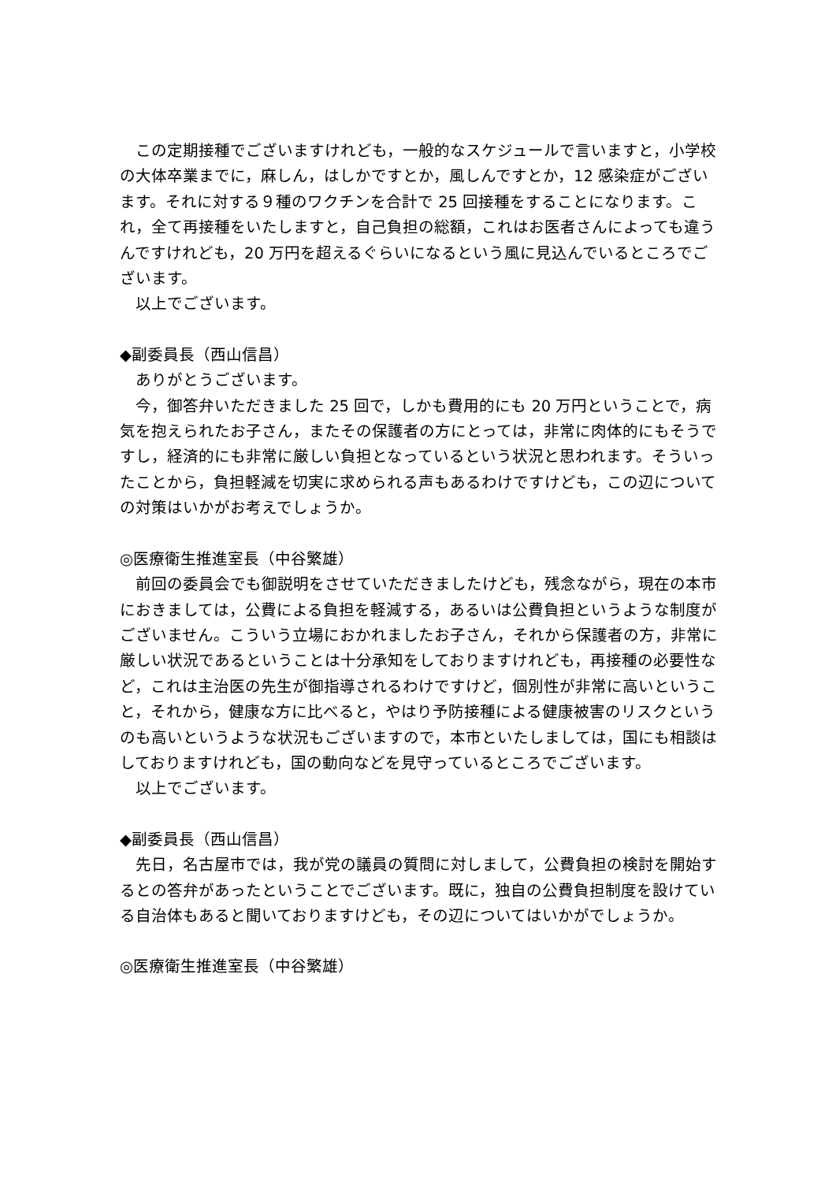この定期接種でございますけれども，一般的なスケジュールで言いますと，小学校の大体卒業までに，麻しん，はしかですとか，風しんですとか，12 感染症がございます。それに対する９種のワクチンを合計で 25 回接種をすることになります。これ，全て再接種をいたしますと，自己負担の総額，これはお医者さんによっても違うんですけれども，20 万円を超えるぐらいになるという風に見込んでいるところでございます。
　以上でございます。
◆副委員長（西山信昌）
　ありがとうございます。
　今，御答弁いただきました 25 回で，しかも費用的にも 20 万円ということで，病気を抱えられたお子さん，またその保護者の方にとっては，非常に肉体的にもそうですし，経済的にも非常に厳しい負担となっているという状況と思われます。そういったことから，負担軽減を切実に求められる声もあるわけですけども，この辺についての対策はいかがお考えでしょうか。
◎医療衛生推進室長（中谷繁雄）
　前回の委員会でも御説明をさせていただきましたけども，残念ながら，現在の本市におきましては，公費による負担を軽減する，あるいは公費負担というような制度がございません。こういう立場におかれましたお子さん，それから保護者の方，非常に厳しい状況であるということは十分承知をしておりますけれども，再接種の必要性など，これは主治医の先生が御指導されるわけですけど，個別性が非常に高いということ，それから，健康な方に比べると，やはり予防接種による健康被害のリスクというのも高いというような状況もございますので，本市といたしましては，国にも相談はしておりますけれども，国の動向などを見守っているところでございます。
　以上でございます。
◆副委員長（西山信昌）
　先日，名古屋市では，我が党の議員の質問に対しまして，公費負担の検討を開始するとの答弁があったということでございます。既に，独自の公費負担制度を設けている自治体もあると聞いておりますけども，その辺についてはいかがでしょうか。
◎医療衛生推進室長（中谷繁雄）